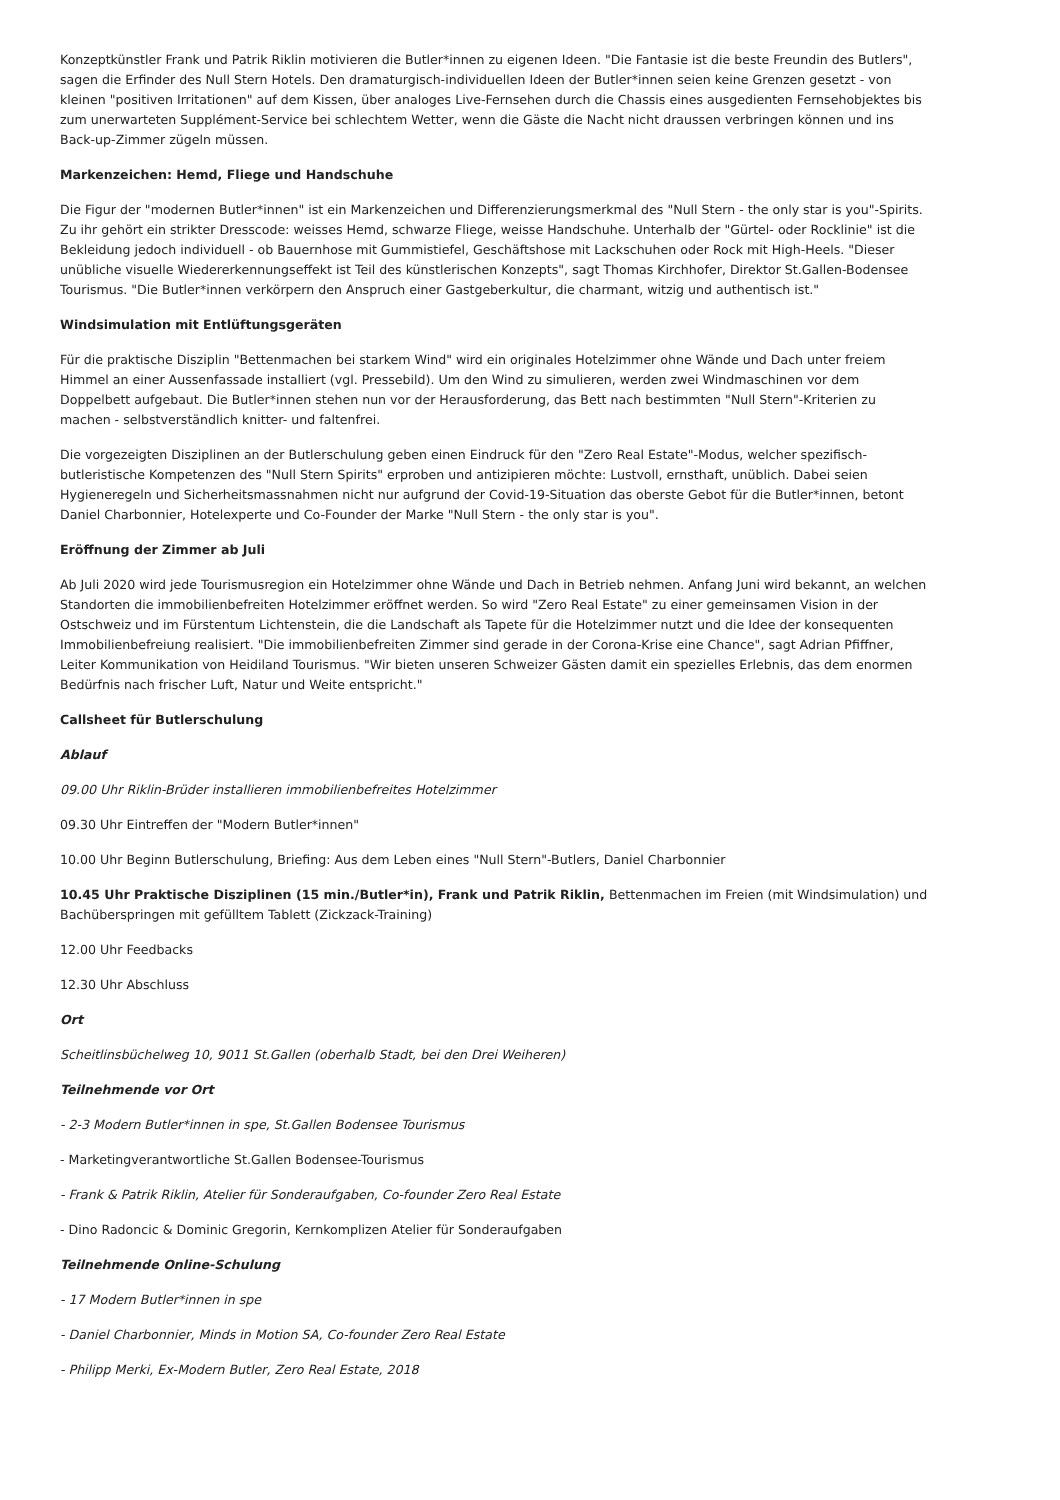Konzeptkünstler Frank und Patrik Riklin motivieren die Butler*innen zu eigenen Ideen. "Die Fantasie ist die beste Freundin des Butlers", sagen die Erfinder des Null Stern Hotels. Den dramaturgisch-individuellen Ideen der Butler*innen seien keine Grenzen gesetzt - von kleinen "positiven Irritationen" auf dem Kissen, über analoges Live-Fernsehen durch die Chassis eines ausgedienten Fernsehobjektes bis zum unerwarteten Supplément-Service bei schlechtem Wetter, wenn die Gäste die Nacht nicht draussen verbringen können und ins Back-up-Zimmer zügeln müssen.
Markenzeichen: Hemd, Fliege und Handschuhe
Die Figur der "modernen Butler*innen" ist ein Markenzeichen und Differenzierungsmerkmal des "Null Stern - the only star is you"-Spirits. Zu ihr gehört ein strikter Dresscode: weisses Hemd, schwarze Fliege, weisse Handschuhe. Unterhalb der "Gürtel- oder Rocklinie" ist die Bekleidung jedoch individuell - ob Bauernhose mit Gummistiefel, Geschäftshose mit Lackschuhen oder Rock mit High-Heels. "Dieser unübliche visuelle Wiedererkennungseffekt ist Teil des künstlerischen Konzepts", sagt Thomas Kirchhofer, Direktor St.Gallen-Bodensee Tourismus. "Die Butler*innen verkörpern den Anspruch einer Gastgeberkultur, die charmant, witzig und authentisch ist."
Windsimulation mit Entlüftungsgeräten
Für die praktische Disziplin "Bettenmachen bei starkem Wind" wird ein originales Hotelzimmer ohne Wände und Dach unter freiem Himmel an einer Aussenfassade installiert (vgl. Pressebild). Um den Wind zu simulieren, werden zwei Windmaschinen vor dem Doppelbett aufgebaut. Die Butler*innen stehen nun vor der Herausforderung, das Bett nach bestimmten "Null Stern"-Kriterien zu machen - selbstverständlich knitter- und faltenfrei.
Die vorgezeigten Disziplinen an der Butlerschulung geben einen Eindruck für den "Zero Real Estate"-Modus, welcher spezifisch-butleristische Kompetenzen des "Null Stern Spirits" erproben und antizipieren möchte: Lustvoll, ernsthaft, unüblich. Dabei seien Hygieneregeln und Sicherheitsmassnahmen nicht nur aufgrund der Covid-19-Situation das oberste Gebot für die Butler*innen, betont Daniel Charbonnier, Hotelexperte und Co-Founder der Marke "Null Stern - the only star is you".
Eröffnung der Zimmer ab Juli
Ab Juli 2020 wird jede Tourismusregion ein Hotelzimmer ohne Wände und Dach in Betrieb nehmen. Anfang Juni wird bekannt, an welchen Standorten die immobilienbefreiten Hotelzimmer eröffnet werden. So wird "Zero Real Estate" zu einer gemeinsamen Vision in der Ostschweiz und im Fürstentum Lichtenstein, die die Landschaft als Tapete für die Hotelzimmer nutzt und die Idee der konsequenten Immobilienbefreiung realisiert. "Die immobilienbefreiten Zimmer sind gerade in der Corona-Krise eine Chance", sagt Adrian Pfiffner, Leiter Kommunikation von Heidiland Tourismus. "Wir bieten unseren Schweizer Gästen damit ein spezielles Erlebnis, das dem enormen Bedürfnis nach frischer Luft, Natur und Weite entspricht."
Callsheet für Butlerschulung
Ablauf
09.00 Uhr Riklin-Brüder installieren immobilienbefreites Hotelzimmer
09.30 Uhr Eintreffen der "Modern Butler*innen"
10.00 Uhr Beginn Butlerschulung, Briefing: Aus dem Leben eines "Null Stern"-Butlers, Daniel Charbonnier
10.45 Uhr Praktische Disziplinen (15 min./Butler*in), Frank und Patrik Riklin, Bettenmachen im Freien (mit Windsimulation) und Bachüberspringen mit gefülltem Tablett (Zickzack-Training)
12.00 Uhr Feedbacks
12.30 Uhr Abschluss
Ort
Scheitlinsbüchelweg 10, 9011 St.Gallen (oberhalb Stadt, bei den Drei Weiheren)
Teilnehmende vor Ort
- 2-3 Modern Butler*innen in spe, St.Gallen Bodensee Tourismus
- Marketingverantwortliche St.Gallen Bodensee-Tourismus
- Frank & Patrik Riklin, Atelier für Sonderaufgaben, Co-founder Zero Real Estate
- Dino Radoncic & Dominic Gregorin, Kernkomplizen Atelier für Sonderaufgaben
Teilnehmende Online-Schulung
- 17 Modern Butler*innen in spe
- Daniel Charbonnier, Minds in Motion SA, Co-founder Zero Real Estate
- Philipp Merki, Ex-Modern Butler, Zero Real Estate, 2018